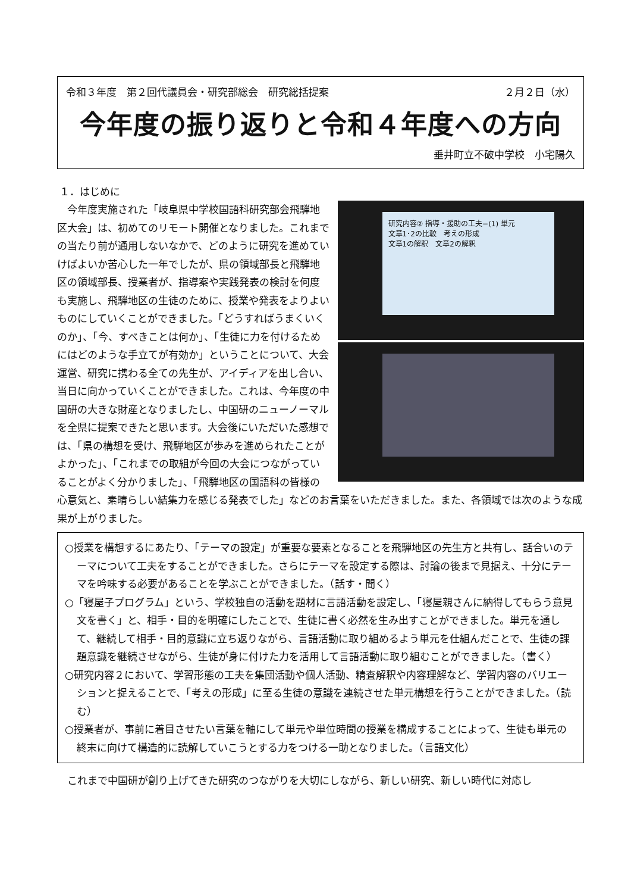令和３年度　第２回代議員会・研究部総会　研究総括提案 ２月２日（水）
今年度の振り返りと令和４年度への方向
垂井町立不破中学校　小宅陽久
１．はじめに
研究内容② 指導・援助の工夫−(1) 単元
文章1･2の比較　考えの形成
文章1の解釈　文章2の解釈
　今年度実施された「岐阜県中学校国語科研究部会飛騨地区大会」は、初めてのリモート開催となりました。これまでの当たり前が通用しないなかで、どのように研究を進めていけばよいか苦心した一年でしたが、県の領域部長と飛騨地区の領域部長、授業者が、指導案や実践発表の検討を何度も実施し、飛騨地区の生徒のために、授業や発表をよりよいものにしていくことができました。「どうすればうまくいくのか」、「今、すべきことは何か」、「生徒に力を付けるためにはどのような手立てが有効か」ということについて、大会運営、研究に携わる全ての先生が、アイディアを出し合い、当日に向かっていくことができました。これは、今年度の中国研の大きな財産となりましたし、中国研のニューノーマルを全県に提案できたと思います。大会後にいただいた感想では、「県の構想を受け、飛騨地区が歩みを進められたことがよかった」、「これまでの取組が今回の大会につながっていることがよく分かりました」、「飛騨地区の国語科の皆様の心意気と、素晴らしい結集力を感じる発表でした」などのお言葉をいただきました。また、各領域では次のような成果が上がりました。
○授業を構想するにあたり、「テーマの設定」が重要な要素となることを飛騨地区の先生方と共有し、話合いのテーマについて工夫をすることができました。さらにテーマを設定する際は、討論の後まで見据え、十分にテーマを吟味する必要があることを学ぶことができました。（話す・聞く）
○「寝屋子プログラム」という、学校独自の活動を題材に言語活動を設定し、「寝屋親さんに納得してもらう意見文を書く」と、相手・目的を明確にしたことで、生徒に書く必然を生み出すことができました。単元を通して、継続して相手・目的意識に立ち返りながら、言語活動に取り組めるよう単元を仕組んだことで、生徒の課題意識を継続させながら、生徒が身に付けた力を活用して言語活動に取り組むことができました。（書く）
○研究内容２において、学習形態の工夫を集団活動や個人活動、精査解釈や内容理解など、学習内容のバリエーションと捉えることで、「考えの形成」に至る生徒の意識を連続させた単元構想を行うことができました。（読む）
○授業者が、事前に着目させたい言葉を軸にして単元や単位時間の授業を構成することによって、生徒も単元の終末に向けて構造的に読解していこうとする力をつける一助となりました。（言語文化）
　これまで中国研が創り上げてきた研究のつながりを大切にしながら、新しい研究、新しい時代に対応し